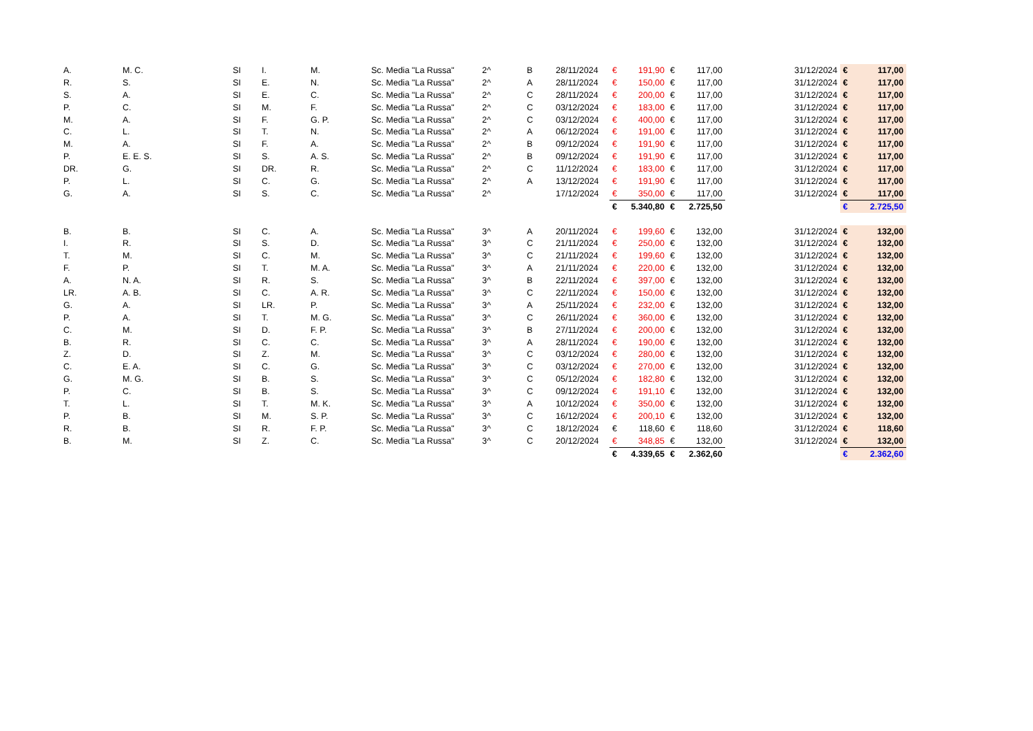| A. | M. C. | SI | I. | M. | Sc. Media "La Russa" | 2^ | B | 28/11/2024 | € | 191,90 | € | 117,00 | 31/12/2024 | € | 117,00 |
| R. | S. | SI | E. | N. | Sc. Media "La Russa" | 2^ | A | 28/11/2024 | € | 150,00 | € | 117,00 | 31/12/2024 | € | 117,00 |
| S. | A. | SI | E. | C. | Sc. Media "La Russa" | 2^ | C | 28/11/2024 | € | 200,00 | € | 117,00 | 31/12/2024 | € | 117,00 |
| P. | C. | SI | M. | F. | Sc. Media "La Russa" | 2^ | C | 03/12/2024 | € | 183,00 | € | 117,00 | 31/12/2024 | € | 117,00 |
| M. | A. | SI | F. | G. P. | Sc. Media "La Russa" | 2^ | C | 03/12/2024 | € | 400,00 | € | 117,00 | 31/12/2024 | € | 117,00 |
| C. | L. | SI | T. | N. | Sc. Media "La Russa" | 2^ | A | 06/12/2024 | € | 191,00 | € | 117,00 | 31/12/2024 | € | 117,00 |
| M. | A. | SI | F. | A. | Sc. Media "La Russa" | 2^ | B | 09/12/2024 | € | 191,90 | € | 117,00 | 31/12/2024 | € | 117,00 |
| P. | E. E. S. | SI | S. | A. S. | Sc. Media "La Russa" | 2^ | B | 09/12/2024 | € | 191,90 | € | 117,00 | 31/12/2024 | € | 117,00 |
| DR. | G. | SI | DR. | R. | Sc. Media "La Russa" | 2^ | C | 11/12/2024 | € | 183,00 | € | 117,00 | 31/12/2024 | € | 117,00 |
| P. | L. | SI | C. | G. | Sc. Media "La Russa" | 2^ | A | 13/12/2024 | € | 191,90 | € | 117,00 | 31/12/2024 | € | 117,00 |
| G. | A. | SI | S. | C. | Sc. Media "La Russa" | 2^ | | 17/12/2024 | € | 350,00 | € | 117,00 | 31/12/2024 | € | 117,00 |
| | | | | | | | | | € | 5.340,80 | € | 2.725,50 | | € | 2.725,50 |
| B. | B. | SI | C. | A. | Sc. Media "La Russa" | 3^ | A | 20/11/2024 | € | 199,60 | € | 132,00 | 31/12/2024 | € | 132,00 |
| I. | R. | SI | S. | D. | Sc. Media "La Russa" | 3^ | C | 21/11/2024 | € | 250,00 | € | 132,00 | 31/12/2024 | € | 132,00 |
| T. | M. | SI | C. | M. | Sc. Media "La Russa" | 3^ | C | 21/11/2024 | € | 199,60 | € | 132,00 | 31/12/2024 | € | 132,00 |
| F. | P. | SI | T. | M. A. | Sc. Media "La Russa" | 3^ | A | 21/11/2024 | € | 220,00 | € | 132,00 | 31/12/2024 | € | 132,00 |
| A. | N. A. | SI | R. | S. | Sc. Media "La Russa" | 3^ | B | 22/11/2024 | € | 397,00 | € | 132,00 | 31/12/2024 | € | 132,00 |
| LR. | A. B. | SI | C. | A. R. | Sc. Media "La Russa" | 3^ | C | 22/11/2024 | € | 150,00 | € | 132,00 | 31/12/2024 | € | 132,00 |
| G. | A. | SI | LR. | P. | Sc. Media "La Russa" | 3^ | A | 25/11/2024 | € | 232,00 | € | 132,00 | 31/12/2024 | € | 132,00 |
| P. | A. | SI | T. | M. G. | Sc. Media "La Russa" | 3^ | C | 26/11/2024 | € | 360,00 | € | 132,00 | 31/12/2024 | € | 132,00 |
| C. | M. | SI | D. | F. P. | Sc. Media "La Russa" | 3^ | B | 27/11/2024 | € | 200,00 | € | 132,00 | 31/12/2024 | € | 132,00 |
| B. | R. | SI | C. | C. | Sc. Media "La Russa" | 3^ | A | 28/11/2024 | € | 190,00 | € | 132,00 | 31/12/2024 | € | 132,00 |
| Z. | D. | SI | Z. | M. | Sc. Media "La Russa" | 3^ | C | 03/12/2024 | € | 280,00 | € | 132,00 | 31/12/2024 | € | 132,00 |
| C. | E. A. | SI | C. | G. | Sc. Media "La Russa" | 3^ | C | 03/12/2024 | € | 270,00 | € | 132,00 | 31/12/2024 | € | 132,00 |
| G. | M. G. | SI | B. | S. | Sc. Media "La Russa" | 3^ | C | 05/12/2024 | € | 182,80 | € | 132,00 | 31/12/2024 | € | 132,00 |
| P. | C. | SI | B. | S. | Sc. Media "La Russa" | 3^ | C | 09/12/2024 | € | 191,10 | € | 132,00 | 31/12/2024 | € | 132,00 |
| T. | L. | SI | T. | M. K. | Sc. Media "La Russa" | 3^ | A | 10/12/2024 | € | 350,00 | € | 132,00 | 31/12/2024 | € | 132,00 |
| P. | B. | SI | M. | S. P. | Sc. Media "La Russa" | 3^ | C | 16/12/2024 | € | 200,10 | € | 132,00 | 31/12/2024 | € | 132,00 |
| R. | B. | SI | R. | F. P. | Sc. Media "La Russa" | 3^ | C | 18/12/2024 | € | 118,60 | € | 118,60 | 31/12/2024 | € | 118,60 |
| B. | M. | SI | Z. | C. | Sc. Media "La Russa" | 3^ | C | 20/12/2024 | € | 348,85 | € | 132,00 | 31/12/2024 | € | 132,00 |
| | | | | | | | | | € | 4.339,65 | € | 2.362,60 | | € | 2.362,60 |